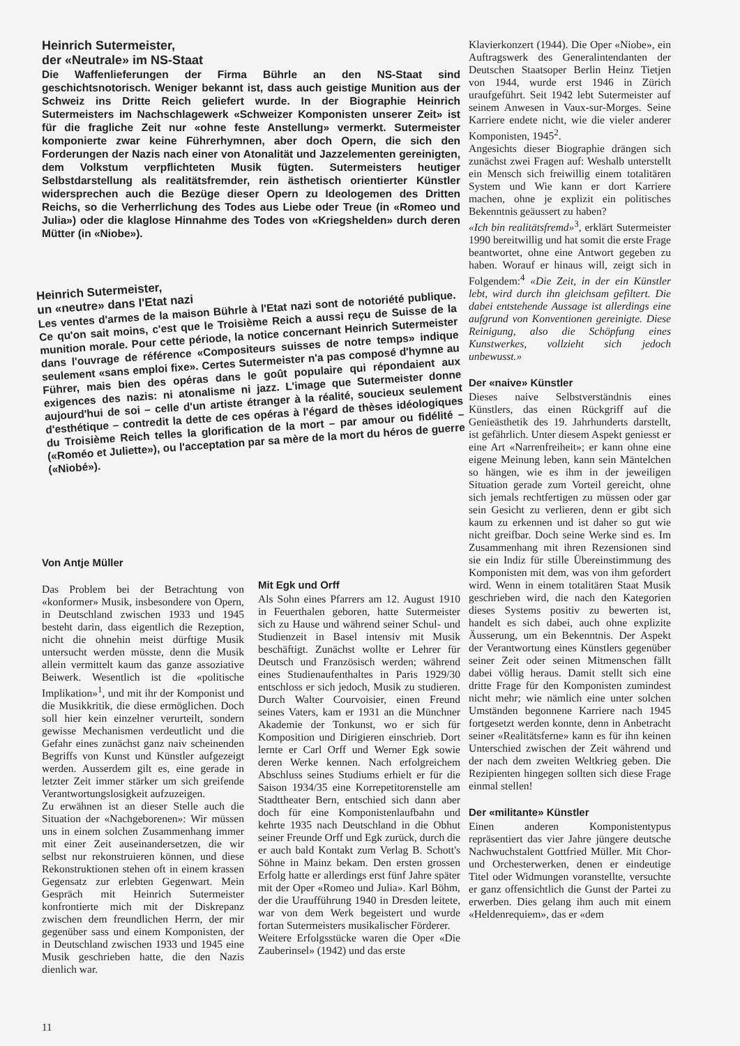Heinrich Sutermeister,
der «Neutrale» im NS-Staat
Die Waffenlieferungen der Firma Bührle an den NS-Staat sind geschichtsnotorisch. Weniger bekannt ist, dass auch geistige Munition aus der Schweiz ins Dritte Reich geliefert wurde. In der Biographie Heinrich Sutermeisters im Nachschlagewerk «Schweizer Komponisten unserer Zeit» ist für die fragliche Zeit nur «ohne feste Anstellung» vermerkt. Sutermeister komponierte zwar keine Führerhymnen, aber doch Opern, die sich den Forderungen der Nazis nach einer von Atonalität und Jazzelementen gereinigten, dem Volkstum verpflichteten Musik fügten. Sutermeisters heutiger Selbstdarstellung als realitätsfremder, rein ästhetisch orientierter Künstler widersprechen auch die Bezüge dieser Opern zu Ideologemen des Dritten Reichs, so die Verherrlichung des Todes aus Liebe oder Treue (in «Romeo und Julia») oder die klaglose Hinnahme des Todes von «Kriegshelden» durch deren Mütter (in «Niobe»).
Heinrich Sutermeister,
un «neutre» dans l'Etat nazi
Les ventes d'armes de la maison Bührle à l'Etat nazi sont de notoriété publique. Ce qu'on sait moins, c'est que le Troisième Reich a aussi reçu de Suisse de la munition morale. Pour cette période, la notice concernant Heinrich Sutermeister dans l'ouvrage de référence «Compositeurs suisses de notre temps» indique seulement «sans emploi fixe». Certes Sutermeister n'a pas composé d'hymne au Führer, mais bien des opéras dans le goût populaire qui répondaient aux exigences des nazis: ni atonalisme ni jazz. L'image que Sutermeister donne aujourd'hui de soi – celle d'un artiste étranger à la réalité, soucieux seulement d'esthétique – contredit la dette de ces opéras à l'égard de thèses idéologiques du Troisième Reich telles la glorification de la mort – par amour ou fidélité – («Roméo et Juliette»), ou l'acceptation par sa mère de la mort du héros de guerre («Niobé»).
Von Antje Müller
Das Problem bei der Betrachtung von «konformer» Musik, insbesondere von Opern, in Deutschland zwischen 1933 und 1945 besteht darin, dass eigentlich die Rezeption, nicht die ohnehin meist dürftige Musik untersucht werden müsste, denn die Musik allein vermittelt kaum das ganze assoziative Beiwerk. Wesentlich ist die «politische Implikation»<sup>1</sup>, und mit ihr der Komponist und die Musikkritik, die diese ermöglichen. Doch soll hier kein einzelner verurteilt, sondern gewisse Mechanismen verdeutlicht und die Gefahr eines zunächst ganz naiv scheinenden Begriffs von Kunst und Künstler aufgezeigt werden. Ausserdem gilt es, eine gerade in letzter Zeit immer stärker um sich greifende Verantwortungslosigkeit aufzuzeigen.
Zu erwähnen ist an dieser Stelle auch die Situation der «Nachgeborenen»: Wir müssen uns in einem solchen Zusammenhang immer mit einer Zeit auseinandersetzen, die wir selbst nur rekonstruieren können, und diese Rekonstruktionen stehen oft in einem krassen Gegensatz zur erlebten Gegenwart. Mein Gespräch mit Heinrich Sutermeister konfrontierte mich mit der Diskrepanz zwischen dem freundlichen Herrn, der mir gegenüber sass und einem Komponisten, der in Deutschland zwischen 1933 und 1945 eine Musik geschrieben hatte, die den Nazis dienlich war.
Mit Egk und Orff
Als Sohn eines Pfarrers am 12. August 1910 in Feuerthalen geboren, hatte Sutermeister sich zu Hause und während seiner Schul- und Studienzeit in Basel intensiv mit Musik beschäftigt. Zunächst wollte er Lehrer für Deutsch und Französisch werden; während eines Studienaufenthaltes in Paris 1929/30 entschloss er sich jedoch, Musik zu studieren. Durch Walter Courvoisier, einen Freund seines Vaters, kam er 1931 an die Münchner Akademie der Tonkunst, wo er sich für Komposition und Dirigieren einschrieb. Dort lernte er Carl Orff und Werner Egk sowie deren Werke kennen. Nach erfolgreichem Abschluss seines Studiums erhielt er für die Saison 1934/35 eine Korrepetitorenstelle am Stadttheater Bern, entschied sich dann aber doch für eine Komponistenlaufbahn und kehrte 1935 nach Deutschland in die Obhut seiner Freunde Orff und Egk zurück, durch die er auch bald Kontakt zum Verlag B. Schott's Söhne in Mainz bekam. Den ersten grossen Erfolg hatte er allerdings erst fünf Jahre später mit der Oper «Romeo und Julia». Karl Böhm, der die Uraufführung 1940 in Dresden leitete, war von dem Werk begeistert und wurde fortan Sutermeisters musikalischer Förderer.
Weitere Erfolgsstücke waren die Oper «Die Zauberinsel» (1942) und das erste
Klavierkonzert (1944). Die Oper «Niobe», ein Auftragswerk des Generalintendanten der Deutschen Staatsoper Berlin Heinz Tietjen von 1944, wurde erst 1946 in Zürich uraufgeführt. Seit 1942 lebt Sutermeister auf seinem Anwesen in Vaux-sur-Morges. Seine Karriere endete nicht, wie die vieler anderer Komponisten, 1945<sup>2</sup>.
Angesichts dieser Biographie drängen sich zunächst zwei Fragen auf: Weshalb unterstellt ein Mensch sich freiwillig einem totalitären System und Wie kann er dort Karriere machen, ohne je explizit ein politisches Bekenntnis geäussert zu haben?
«Ich bin realitätsfremd»<sup>3</sup>, erklärt Sutermeister 1990 bereitwillig und hat somit die erste Frage beantwortet, ohne eine Antwort gegeben zu haben. Worauf er hinaus will, zeigt sich in Folgendem:<sup>4</sup> «Die Zeit, in der ein Künstler lebt, wird durch ihn gleichsam gefiltert. Die dabei entstehende Aussage ist allerdings eine aufgrund von Konventionen gereinigte. Diese Reinigung, also die Schöpfung eines Kunstwerkes, vollzieht sich jedoch unbewusst.»
Der «naive» Künstler
Dieses naive Selbstverständnis eines Künstlers, das einen Rückgriff auf die Genieästhetik des 19. Jahrhunderts darstellt, ist gefährlich. Unter diesem Aspekt geniesst er eine Art «Narrenfreiheit»; er kann ohne eine eigene Meinung leben, kann sein Mäntelchen so hängen, wie es ihm in der jeweiligen Situation gerade zum Vorteil gereicht, ohne sich jemals rechtfertigen zu müssen oder gar sein Gesicht zu verlieren, denn er gibt sich kaum zu erkennen und ist daher so gut wie nicht greifbar. Doch seine Werke sind es. Im Zusammenhang mit ihren Rezensionen sind sie ein Indiz für stille Übereinstimmung des Komponisten mit dem, was von ihm gefordert wird. Wenn in einem totalitären Staat Musik geschrieben wird, die nach den Kategorien dieses Systems positiv zu bewerten ist, handelt es sich dabei, auch ohne explizite Äusserung, um ein Bekenntnis. Der Aspekt der Verantwortung eines Künstlers gegenüber seiner Zeit oder seinen Mitmenschen fällt dabei völlig heraus. Damit stellt sich eine dritte Frage für den Komponisten zumindest nicht mehr; wie nämlich eine unter solchen Umständen begonnene Karriere nach 1945 fortgesetzt werden konnte, denn in Anbetracht seiner «Realitätsferne» kann es für ihn keinen Unterschied zwischen der Zeit während und der nach dem zweiten Weltkrieg geben. Die Rezipienten hingegen sollten sich diese Frage einmal stellen!
Der «militante» Künstler
Einen anderen Komponistentypus repräsentiert das vier Jahre jüngere deutsche Nachwuchstalent Gottfried Müller. Mit Chor- und Orchesterwerken, denen er eindeutige Titel oder Widmungen voranstellte, versuchte er ganz offensichtlich die Gunst der Partei zu erwerben. Dies gelang ihm auch mit einem «Heldenrequiem», das er «dem
11